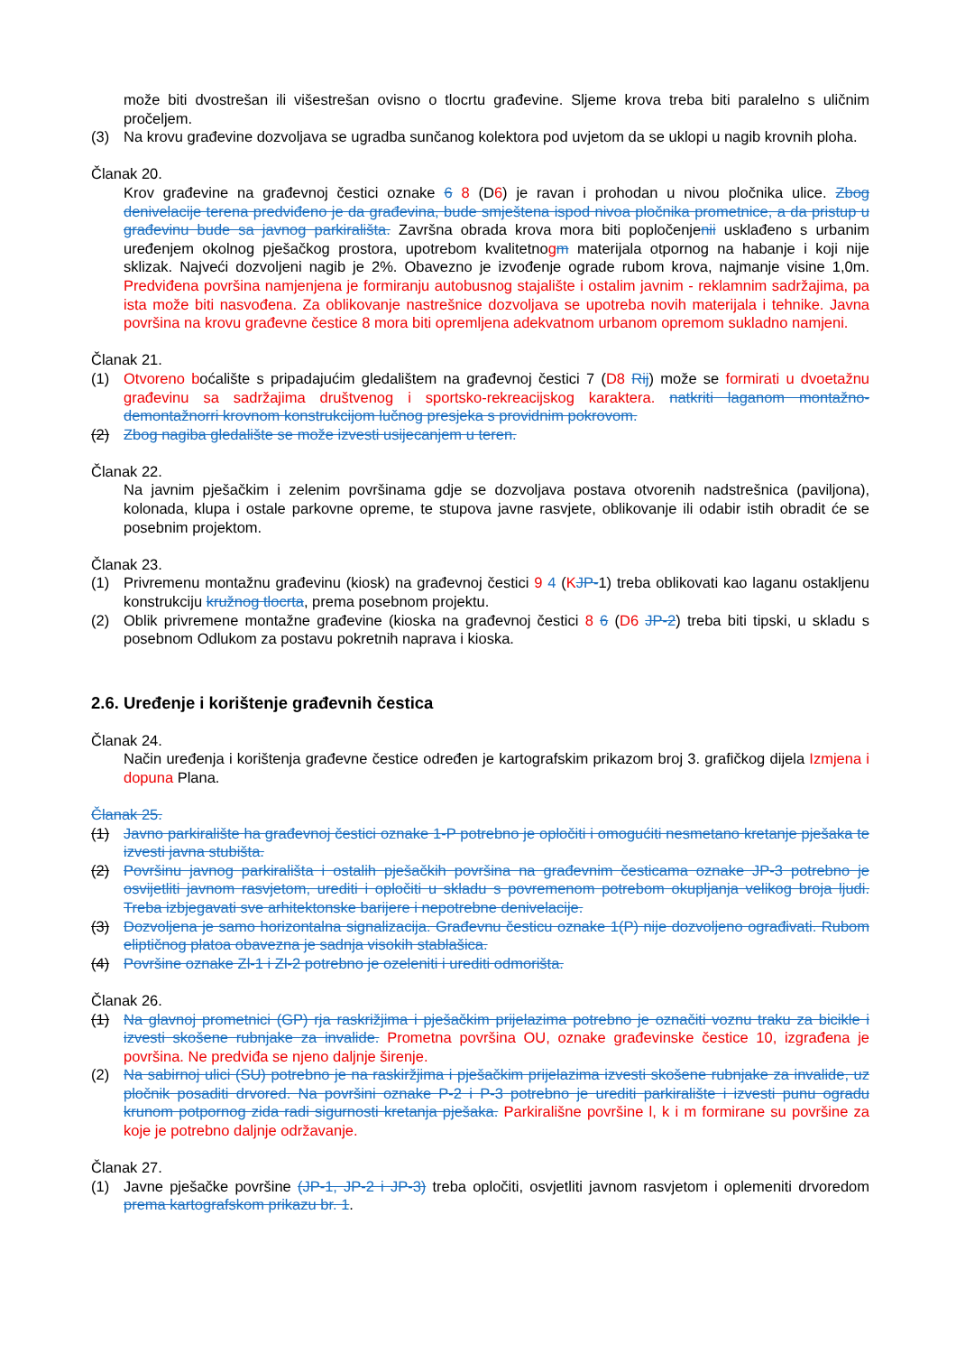može biti dvostrešan ili višestrešan ovisno o tlocrtu građevine. Sljeme krova treba biti paralelno s uličnim pročeljem.
(3) Na krovu građevine dozvoljava se ugradba sunčanog kolektora pod uvjetom da se uklopi u nagib krovnih ploha.
Članak 20.
Krov građevine na građevnoj čestici oznake 6 8 (D6) je ravan i prohodan u nivou pločnika ulice. Zbog denivelacije terena predviđeno je da građevina, bude smještena ispod nivoa pločnika prometnice, a da pristup u građevinu bude sa javnog parkirališta. Završna obrada krova mora biti popločenjenii usklađeno s urbanim uređenjem okolnog pješačkog prostora, upotrebom kvalitetnogm materijala otpornog na habanje i koji nije sklizak. Najveći dozvoljeni nagib je 2%. Obavezno je izvođenje ograde rubom krova, najmanje visine 1,0m. Predviđena površina namjenjena je formiranju autobusnog stajalište i ostalim javnim - reklamnim sadržajima, pa ista može biti nasvođena. Za oblikovanje nastrešnice dozvoljava se upotreba novih materijala i tehnike. Javna površina na krovu građevne čestice 8 mora biti opremljena adekvatnom urbanom opremom sukladno namjeni.
Članak 21.
(1) Otvoreno boćalište s pripadajućim gledalištem na građevnoj čestici 7 (D8 Rij) može se formirati u dvoetažnu građevinu sa sadržajima društvenog i sportsko-rekreacijskog karaktera. natkriti laganom montažno-demontažnorri krovnom konstrukcijom lučnog presjeka s providnim pokrovom.
(2) Zbog nagiba gledalište se može izvesti usijecanjem u teren.
Članak 22.
Na javnim pješačkim i zelenim površinama gdje se dozvoljava postava otvorenih nadstrešnica (paviljona), kolonada, klupa i ostale parkovne opreme, te stupova javne rasvjete, oblikovanje ili odabir istih obradit će se posebnim projektom.
Članak 23.
(1) Privremenu montažnu građevinu (kiosk) na građevnoj čestici 9 4 (KJP-1) treba oblikovati kao laganu ostakljenu konstrukciju kružnog tlocrta, prema posebnom projektu.
(2) Oblik privremene montažne građevine (kioska na građevnoj čestici 8 6 (D6 JP-2) treba biti tipski, u skladu s posebnom Odlukom za postavu pokretnih naprava i kioska.
2.6. Uređenje i korištenje građevnih čestica
Članak 24.
Način uređenja i korištenja građevne čestice određen je kartografskim prikazom broj 3. grafičkog dijela Izmjena i dopuna Plana.
Članak 25.
(1) Javno parkiralište ha građevnoj čestici oznake 1-P potrebno je opločiti i omogućiti nesmetano kretanje pješaka te izvesti javna stubišta.
(2) Površinu javnog parkirališta i ostalih pješačkih površina na građevnim česticama oznake JP-3 potrebno je osvijetliti javnom rasvjetom, urediti i opločiti u skladu s povremenom potrebom okupljanja velikog broja ljudi. Treba izbjegavati sve arhitektonske barijere i nepotrebne denivelacije.
(3) Dozvoljena je samo horizontalna signalizacija. Građevnu česticu oznake 1(P) nije dozvoljeno ograđivati. Rubom eliptičnog platoa obavezna je sadnja visokih stablašica.
(4) Površine oznake Zl-1 i Zl-2 potrebno je ozeleniti i urediti odmorišta.
Članak 26.
(1) Na glavnoj prometnici (GP) rja raskrižjima i pješačkim prijelazima potrebno je označiti voznu traku za bicikle i izvesti skošene rubnjake za invalide. Prometna površina OU, oznake građevinske čestice 10, izgrađena je površina. Ne predviđa se njeno daljnje širenje.
(2) Na sabirnoj ulici (SU) potrebno je na raskiržjima i pješačkim prijelazima izvesti skošene rubnjake za invalide, uz pločnik posaditi drvored. Na površini oznake P-2 i P-3 potrebno je urediti parkiralište i izvesti punu ogradu krunom potpornog zida radi sigurnosti kretanja pješaka. Parkirališne površine l, k i m formirane su površine za koje je potrebno daljnje održavanje.
Članak 27.
(1) Javne pješačke površine (JP-1, JP-2 i JP-3) treba opločiti, osvjetliti javnom rasvjetom i oplemeniti drvoredom prema kartografskom prikazu br. 1.